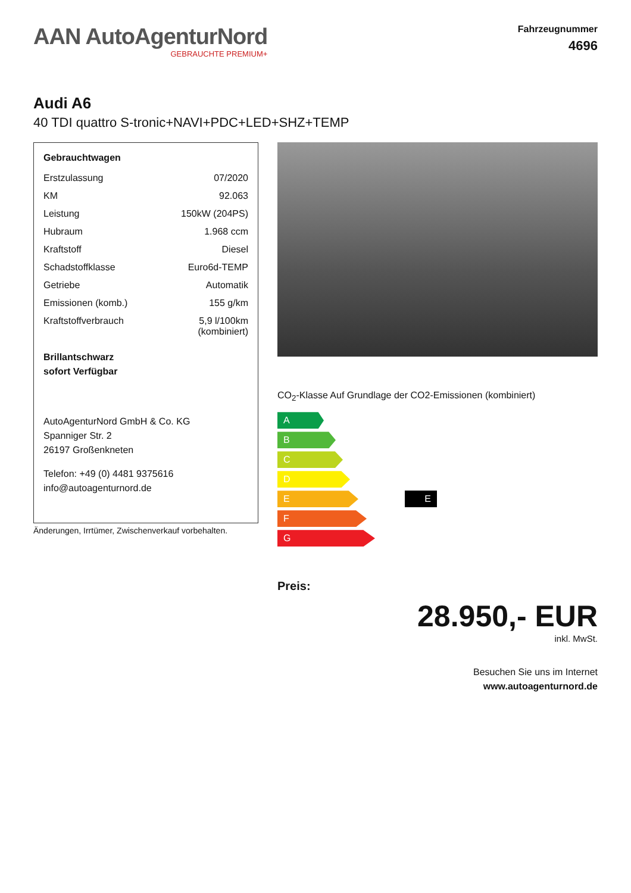AAN AutoAgenturNord
GEBRAUCHTE PREMIUM+
Fahrzeugnummer
4696
Audi A6
40 TDI quattro S-tronic+NAVI+PDC+LED+SHZ+TEMP
Gebrauchtwagen
| Erstzulassung | 07/2020 |
| KM | 92.063 |
| Leistung | 150kW (204PS) |
| Hubraum | 1.968 ccm |
| Kraftstoff | Diesel |
| Schadstoffklasse | Euro6d-TEMP |
| Getriebe | Automatik |
| Emissionen (komb.) | 155 g/km |
| Kraftstoffverbrauch | 5,9 l/100km (kombiniert) |
Brillantschwarz
sofort Verfügbar
AutoAgenturNord GmbH & Co. KG
Spanniger Str. 2
26197 Großenkneten
Telefon: +49 (0) 4481 9375616
info@autoagenturnord.de
Änderungen, Irrtümer, Zwischenverkauf vorbehalten.
CO<sub>2</sub>-Klasse Auf Grundlage der CO2-Emissionen (kombiniert)
A
B
C
D
E
F
G
E
Preis:
28.950,- EUR
inkl. MwSt.
Besuchen Sie uns im Internet
www.autoagenturnord.de